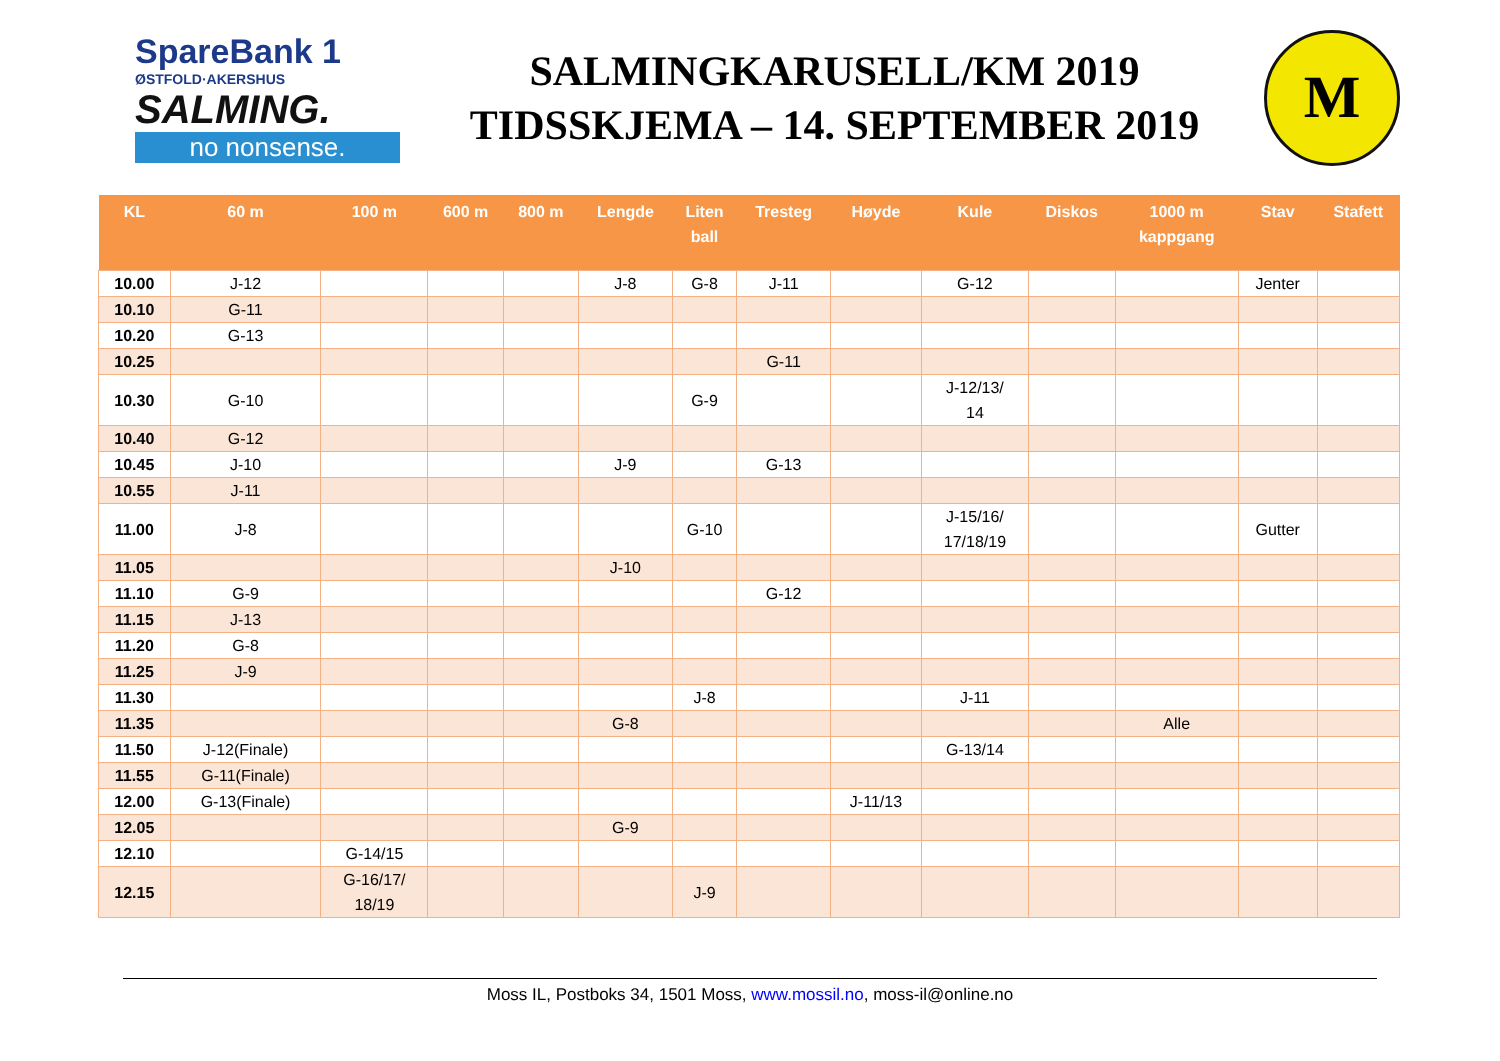SpareBank 1
ØSTFOLD·AKERSHUS
SALMING.
no nonsense.
SALMINGKARUSELL/KM 2019
TIDSSKJEMA – 14. SEPTEMBER 2019
M
| KL | 60 m | 100 m | 600 m | 800 m | Lengde | Liten ball | Tresteg | Høyde | Kule | Diskos | 1000 m kappgang | Stav | Stafett |
| --- | --- | --- | --- | --- | --- | --- | --- | --- | --- | --- | --- | --- | --- |
| 10.00 | J-12 | | | | J-8 | G-8 | J-11 | | G-12 | | | Jenter | |
| 10.10 | G-11 | | | | | | | | | | | | |
| 10.20 | G-13 | | | | | | | | | | | | |
| 10.25 | | | | | | | G-11 | | | | | | |
| 10.30 | G-10 | | | | | G-9 | | | J-12/13/ 14 | | | | |
| 10.40 | G-12 | | | | | | | | | | | | |
| 10.45 | J-10 | | | | J-9 | | G-13 | | | | | | |
| 10.55 | J-11 | | | | | | | | | | | | |
| 11.00 | J-8 | | | | | G-10 | | | J-15/16/ 17/18/19 | | | Gutter | |
| 11.05 | | | | | J-10 | | | | | | | | |
| 11.10 | G-9 | | | | | | G-12 | | | | | | |
| 11.15 | J-13 | | | | | | | | | | | | |
| 11.20 | G-8 | | | | | | | | | | | | |
| 11.25 | J-9 | | | | | | | | | | | | |
| 11.30 | | | | | | J-8 | | | J-11 | | | | |
| 11.35 | | | | | G-8 | | | | | | Alle | | |
| 11.50 | J-12(Finale) | | | | | | | | G-13/14 | | | | |
| 11.55 | G-11(Finale) | | | | | | | | | | | | |
| 12.00 | G-13(Finale) | | | | | | | J-11/13 | | | | | |
| 12.05 | | | | | G-9 | | | | | | | | |
| 12.10 | | G-14/15 | | | | | | | | | | | |
| 12.15 | | G-16/17/ 18/19 | | | | J-9 | | | | | | | |
Moss IL, Postboks 34, 1501 Moss, www.mossil.no, moss-il@online.no